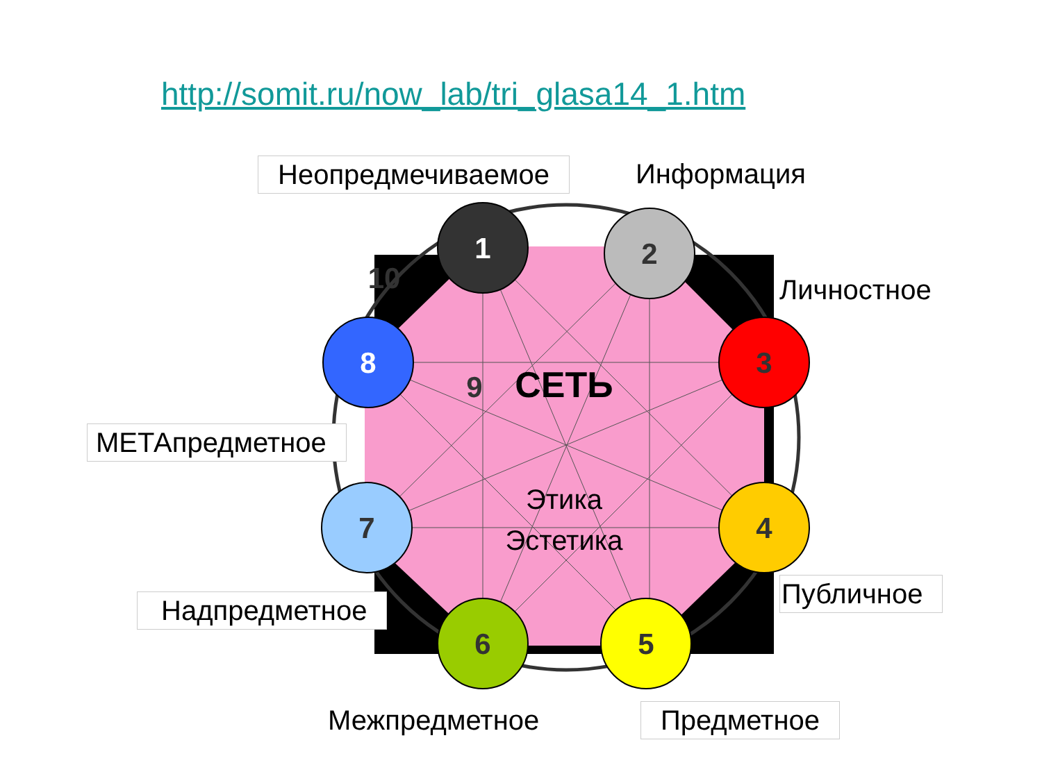http://somit.ru/now_lab/tri_glasa14_1.htm
1
2
3
4
5
6
7
8
10
9
СЕТЬ
Этика
Эстетика
Неопредмечиваемое Информация
Личностное
МЕТАпредметное
Публичное
Надпредметное
Межпредметное Предметное